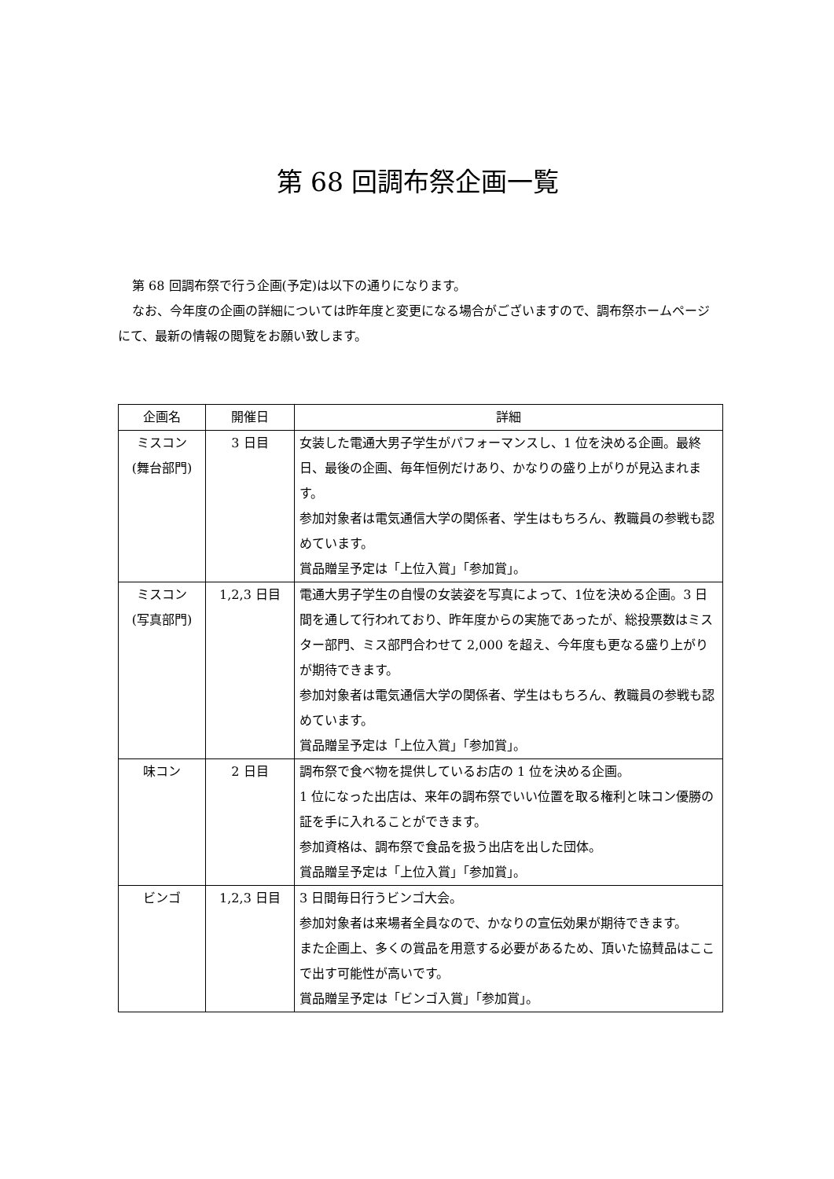第 68 回調布祭企画一覧
第 68 回調布祭で行う企画(予定)は以下の通りになります。
なお、今年度の企画の詳細については昨年度と変更になる場合がございますので、調布祭ホームページにて、最新の情報の閲覧をお願い致します。
| 企画名 | 開催日 | 詳細 |
| --- | --- | --- |
| ミスコン (舞台部門) | 3 日目 | 女装した電通大男子学生がパフォーマンスし、1 位を決める企画。最終日、最後の企画、毎年恒例だけあり、かなりの盛り上がりが見込まれます。 参加対象者は電気通信大学の関係者、学生はもちろん、教職員の参戦も認めています。 賞品贈呈予定は「上位入賞」「参加賞」。 |
| ミスコン (写真部門) | 1,2,3 日目 | 電通大男子学生の自慢の女装姿を写真によって、1位を決める企画。3 日間を通して行われており、昨年度からの実施であったが、総投票数はミスター部門、ミス部門合わせて 2,000 を超え、今年度も更なる盛り上がりが期待できます。 参加対象者は電気通信大学の関係者、学生はもちろん、教職員の参戦も認めています。 賞品贈呈予定は「上位入賞」「参加賞」。 |
| 味コン | 2 日目 | 調布祭で食べ物を提供しているお店の 1 位を決める企画。 1 位になった出店は、来年の調布祭でいい位置を取る権利と味コン優勝の証を手に入れることができます。 参加資格は、調布祭で食品を扱う出店を出した団体。 賞品贈呈予定は「上位入賞」「参加賞」。 |
| ビンゴ | 1,2,3 日目 | 3 日間毎日行うビンゴ大会。 参加対象者は来場者全員なので、かなりの宣伝効果が期待できます。 また企画上、多くの賞品を用意する必要があるため、頂いた協賛品はここで出す可能性が高いです。 賞品贈呈予定は「ビンゴ入賞」「参加賞」。 |